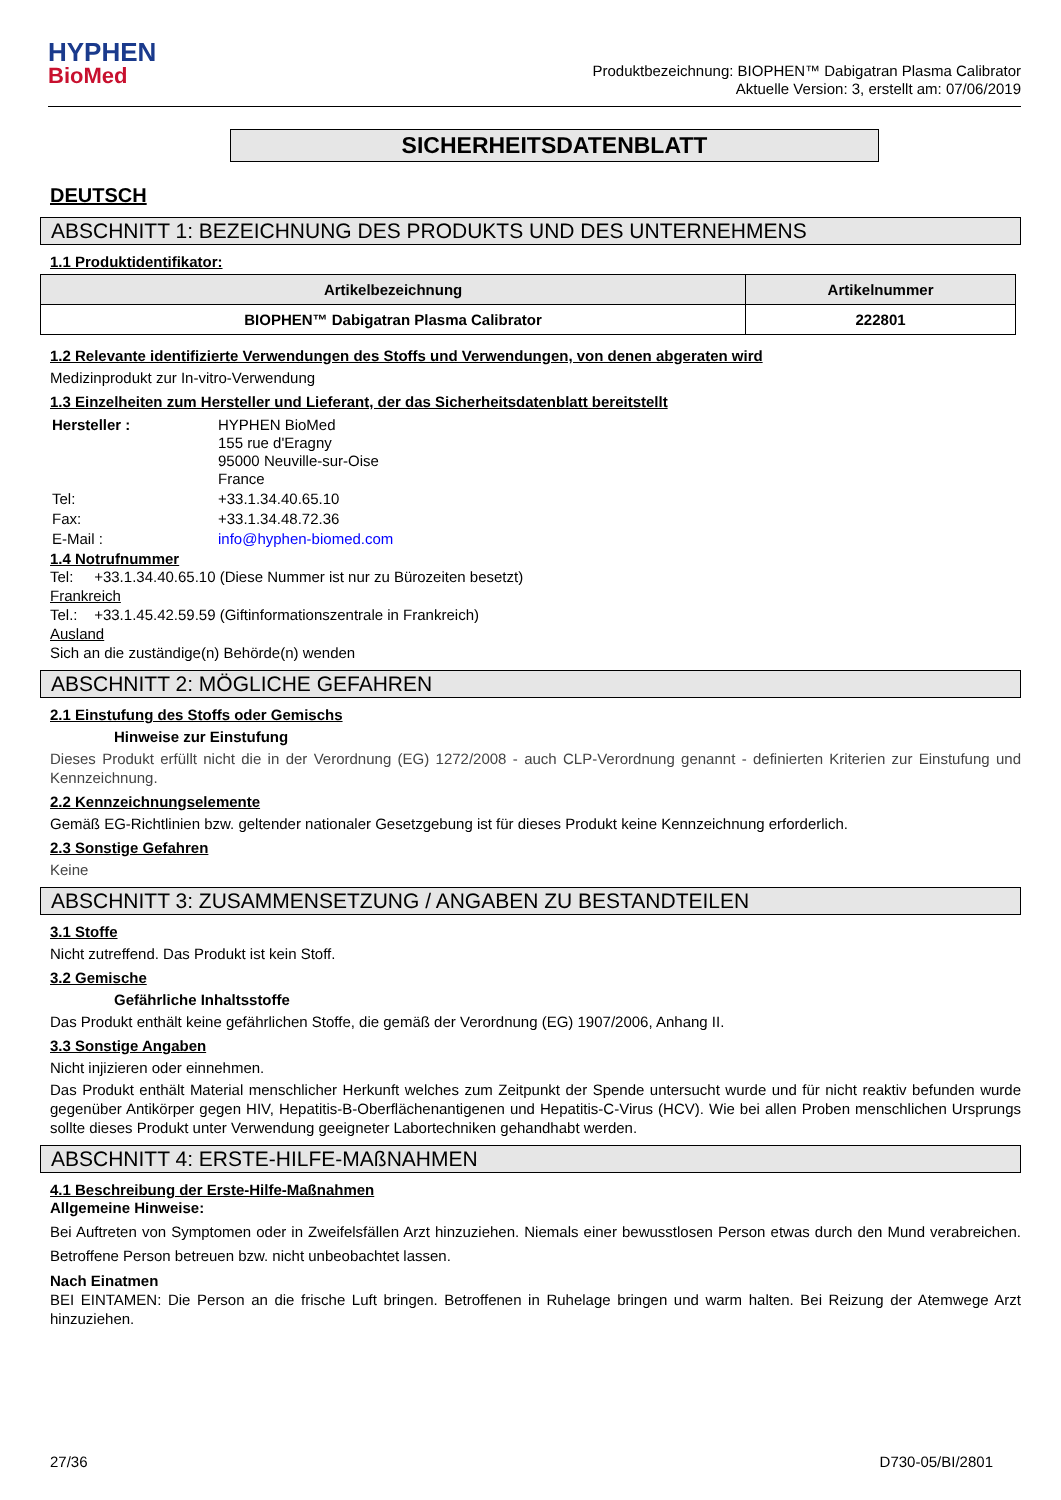HYPHEN
BioMed
Produktbezeichnung: BIOPHEN™ Dabigatran Plasma Calibrator
Aktuelle Version: 3, erstellt am: 07/06/2019
SICHERHEITSDATENBLATT
DEUTSCH
ABSCHNITT 1: BEZEICHNUNG DES PRODUKTS UND DES UNTERNEHMENS
1.1 Produktidentifikator:
| Artikelbezeichnung | Artikelnummer |
| --- | --- |
| BIOPHEN™ Dabigatran Plasma Calibrator | 222801 |
1.2 Relevante identifizierte Verwendungen des Stoffs und Verwendungen, von denen abgeraten wird
Medizinprodukt zur In-vitro-Verwendung
1.3 Einzelheiten zum Hersteller und Lieferant, der das Sicherheitsdatenblatt bereitstellt
| Hersteller : | HYPHEN BioMed 155 rue d'Eragny 95000 Neuville-sur-Oise France |
| Tel: | +33.1.34.40.65.10 |
| Fax: | +33.1.34.48.72.36 |
| E-Mail : | info@hyphen-biomed.com |
1.4 Notrufnummer
Tel: +33.1.34.40.65.10 (Diese Nummer ist nur zu Bürozeiten besetzt)
Frankreich
Tel.: +33.1.45.42.59.59 (Giftinformationszentrale in Frankreich)
Ausland
Sich an die zuständige(n) Behörde(n) wenden
ABSCHNITT 2: MÖGLICHE GEFAHREN
2.1 Einstufung des Stoffs oder Gemischs
Hinweise zur Einstufung
Dieses Produkt erfüllt nicht die in der Verordnung (EG) 1272/2008 - auch CLP-Verordnung genannt - definierten Kriterien zur Einstufung und Kennzeichnung.
2.2 Kennzeichnungselemente
Gemäß EG-Richtlinien bzw. geltender nationaler Gesetzgebung ist für dieses Produkt keine Kennzeichnung erforderlich.
2.3 Sonstige Gefahren
Keine
ABSCHNITT 3: ZUSAMMENSETZUNG / ANGABEN ZU BESTANDTEILEN
3.1 Stoffe
Nicht zutreffend. Das Produkt ist kein Stoff.
3.2 Gemische
Gefährliche Inhaltsstoffe
Das Produkt enthält keine gefährlichen Stoffe, die gemäß der Verordnung (EG) 1907/2006, Anhang II.
3.3 Sonstige Angaben
Nicht injizieren oder einnehmen.
Das Produkt enthält Material menschlicher Herkunft welches zum Zeitpunkt der Spende untersucht wurde und für nicht reaktiv befunden wurde gegenüber Antikörper gegen HIV, Hepatitis-B-Oberflächenantigenen und Hepatitis-C-Virus (HCV). Wie bei allen Proben menschlichen Ursprungs sollte dieses Produkt unter Verwendung geeigneter Labortechniken gehandhabt werden.
ABSCHNITT 4: ERSTE-HILFE-MAßNAHMEN
4.1 Beschreibung der Erste-Hilfe-Maßnahmen
Allgemeine Hinweise:
Bei Auftreten von Symptomen oder in Zweifelsfällen Arzt hinzuziehen. Niemals einer bewusstlosen Person etwas durch den Mund verabreichen. Betroffene Person betreuen bzw. nicht unbeobachtet lassen.
Nach Einatmen
BEI EINTAMEN: Die Person an die frische Luft bringen. Betroffenen in Ruhelage bringen und warm halten. Bei Reizung der Atemwege Arzt hinzuziehen.
27/36 D730-05/BI/2801